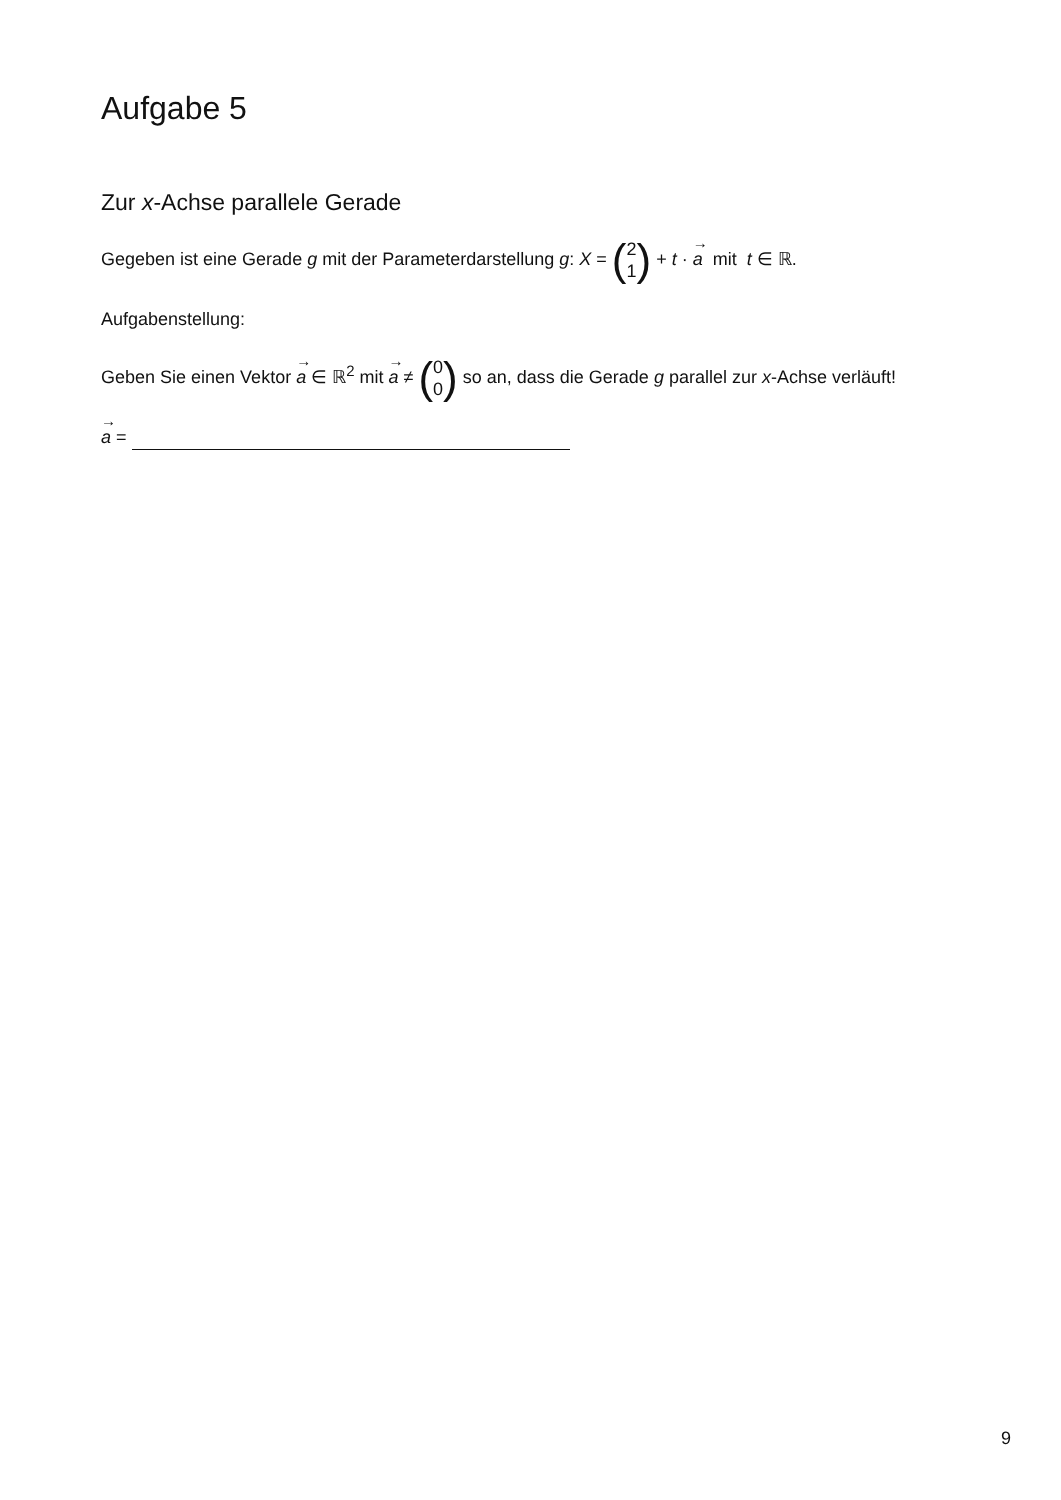Aufgabe 5
Zur x-Achse parallele Gerade
Gegeben ist eine Gerade g mit der Parameterdarstellung g: X = (2 1) + t · a mit t ∈ ℝ.
Aufgabenstellung:
Geben Sie einen Vektor a ∈ ℝ<sup>2</sup> mit a ≠ (0 0) so an, dass die Gerade g parallel zur x-Achse verläuft!
a =
9